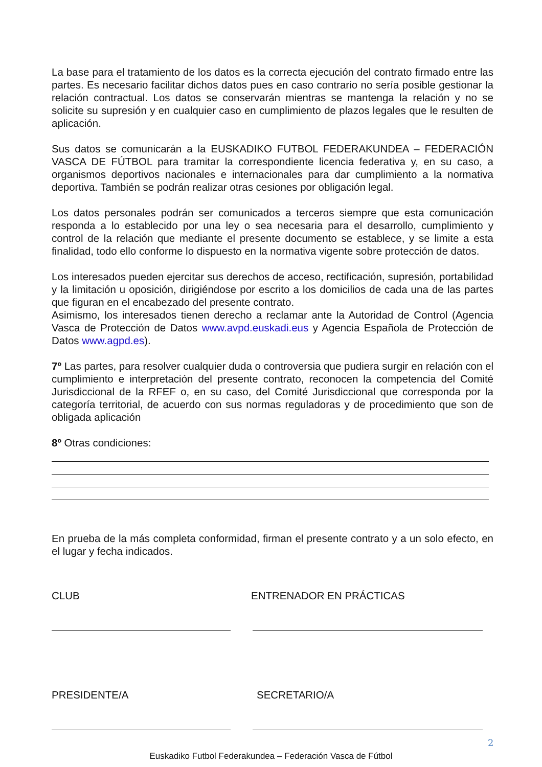La base para el tratamiento de los datos es la correcta ejecución del contrato firmado entre las partes. Es necesario facilitar dichos datos pues en caso contrario no sería posible gestionar la relación contractual. Los datos se conservarán mientras se mantenga la relación y no se solicite su supresión y en cualquier caso en cumplimiento de plazos legales que le resulten de aplicación.
Sus datos se comunicarán a la EUSKADIKO FUTBOL FEDERAKUNDEA – FEDERACIÓN VASCA DE FÚTBOL para tramitar la correspondiente licencia federativa y, en su caso, a organismos deportivos nacionales e internacionales para dar cumplimiento a la normativa deportiva. También se podrán realizar otras cesiones por obligación legal.
Los datos personales podrán ser comunicados a terceros siempre que esta comunicación responda a lo establecido por una ley o sea necesaria para el desarrollo, cumplimiento y control de la relación que mediante el presente documento se establece, y se limite a esta finalidad, todo ello conforme lo dispuesto en la normativa vigente sobre protección de datos.
Los interesados pueden ejercitar sus derechos de acceso, rectificación, supresión, portabilidad y la limitación u oposición, dirigiéndose por escrito a los domicilios de cada una de las partes que figuran en el encabezado del presente contrato.
Asimismo, los interesados tienen derecho a reclamar ante la Autoridad de Control (Agencia Vasca de Protección de Datos www.avpd.euskadi.eus y Agencia Española de Protección de Datos www.agpd.es).
7º Las partes, para resolver cualquier duda o controversia que pudiera surgir en relación con el cumplimiento e interpretación del presente contrato, reconocen la competencia del Comité Jurisdiccional de la RFEF o, en su caso, del Comité Jurisdiccional que corresponda por la categoría territorial, de acuerdo con sus normas reguladoras y de procedimiento que son de obligada aplicación
8º Otras condiciones:
En prueba de la más completa conformidad, firman el presente contrato y a un solo efecto, en el lugar y fecha indicados.
CLUB ENTRENADOR EN PRÁCTICAS
PRESIDENTE/A SECRETARIO/A
2
Euskadiko Futbol Federakundea – Federación Vasca de Fútbol